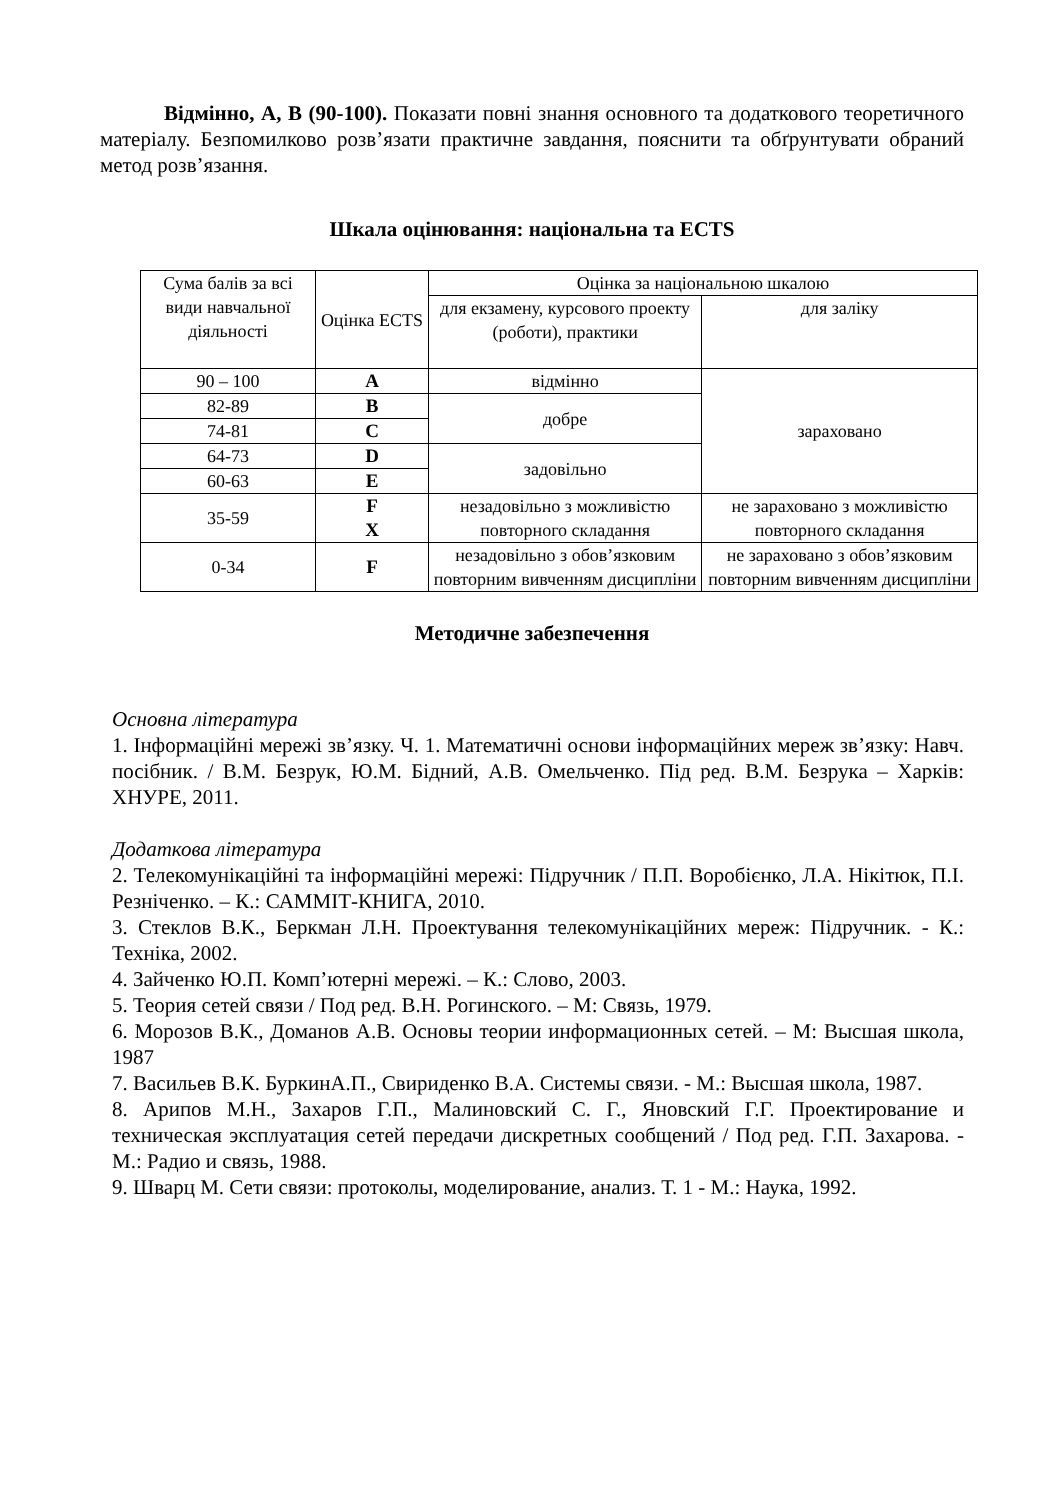Відмінно, А, В (90-100). Показати повні знання основного та додаткового теоретичного матеріалу. Безпомилково розв’язати практичне завдання, пояснити та обґрунтувати обраний метод розв’язання.
Шкала оцінювання: національна та ECTS
| Сума балів за всі види навчальної діяльності | Оцінка ECTS | Оцінка за національною шкалою | |
| | | для екзамену, курсового проекту (роботи), практики | для заліку |
| 90 – 100 | A | відмінно | зараховано |
| 82-89 | B | добре | |
| 74-81 | C | | |
| 64-73 | D | задовільно | |
| 60-63 | E | | |
| 35-59 | F X | незадовільно з можливістю повторного складання | не зараховано з можливістю повторного складання |
| 0-34 | F | незадовільно з обов’язковим повторним вивченням дисципліни | не зараховано з обов’язковим повторним вивченням дисципліни |
Методичне забезпечення
Основна література
1. Інформаційні мережі зв’язку. Ч. 1. Математичні основи інформаційних мереж зв’язку: Навч. посібник. / В.М. Безрук, Ю.М. Бідний, А.В. Омельченко. Під ред. В.М. Безрука – Харків: ХНУРЕ, 2011.
Додаткова література
2. Телекомунікаційні та інформаційні мережі: Підручник / П.П. Воробієнко, Л.А. Нікітюк, П.І. Резніченко. – К.: САММІТ-КНИГА, 2010.
3. Стеклов В.К., Беркман Л.Н. Проектування телекомунікаційних мереж: Підручник. - К.: Техніка, 2002.
4. Зайченко Ю.П. Комп’ютерні мережі. – К.: Слово, 2003.
5. Теория сетей связи / Под ред. В.Н. Рогинского. – М: Связь, 1979.
6. Морозов В.К., Доманов А.В. Основы теории информационных сетей. – М: Высшая школа, 1987
7. Васильев В.К. БуркинА.П., Свириденко В.А. Системы связи. - М.: Высшая школа, 1987.
8. Арипов М.Н., Захаров Г.П., Малиновский С. Г., Яновский Г.Г. Проектирование и техническая эксплуатация сетей передачи дискретных сообщений / Под ред. Г.П. Захарова. - М.: Радио и связь, 1988.
9. Шварц М. Сети связи: протоколы, моделирование, анализ. Т. 1 - М.: Наука, 1992.